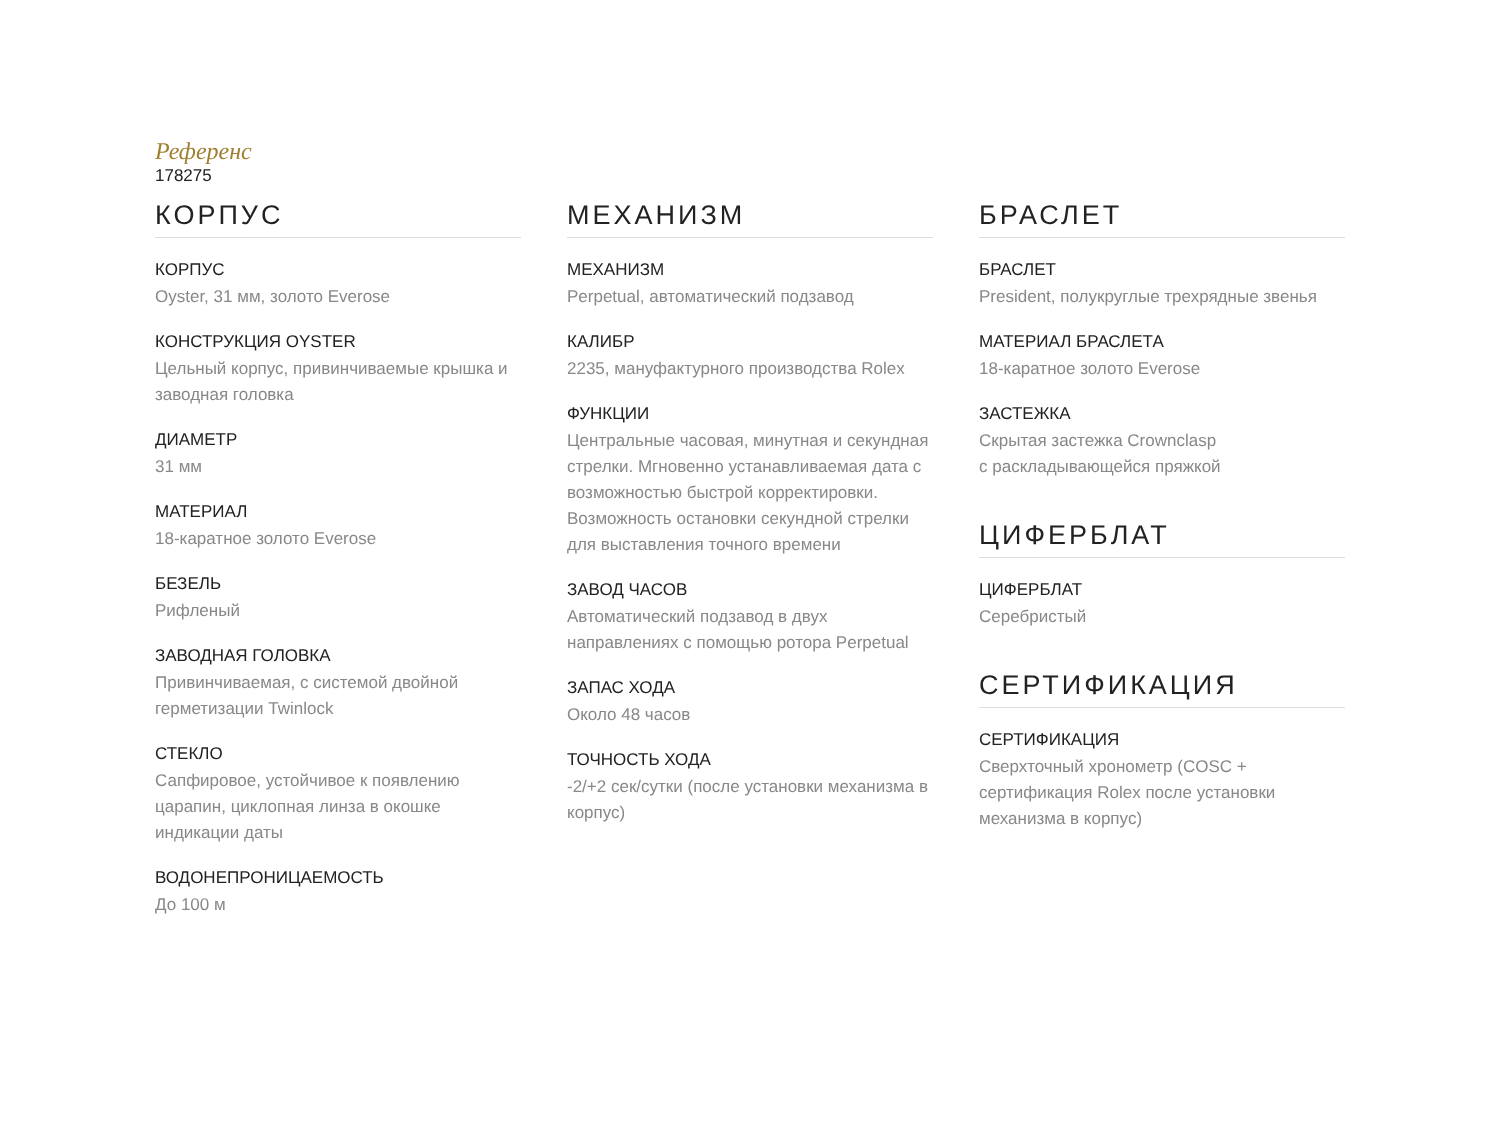Референс
178275
КОРПУС
КОРПУС
Oyster, 31 мм, золото Everose
КОНСТРУКЦИЯ OYSTER
Цельный корпус, привинчиваемые крышка и заводная головка
ДИАМЕТР
31 мм
МАТЕРИАЛ
18-каратное золото Everose
БЕЗЕЛЬ
Рифленый
ЗАВОДНАЯ ГОЛОВКА
Привинчиваемая, с системой двойной герметизации Twinlock
СТЕКЛО
Сапфировое, устойчивое к появлению царапин, циклопная линза в окошке индикации даты
ВОДОНЕПРОНИЦАЕМОСТЬ
До 100 м
МЕХАНИЗМ
МЕХАНИЗМ
Perpetual, автоматический подзавод
КАЛИБР
2235, мануфактурного производства Rolex
ФУНКЦИИ
Центральные часовая, минутная и секундная стрелки. Мгновенно устанавливаемая дата с возможностью быстрой корректировки. Возможность остановки секундной стрелки для выставления точного времени
ЗАВОД ЧАСОВ
Автоматический подзавод в двух направлениях с помощью ротора Perpetual
ЗАПАС ХОДА
Около 48 часов
ТОЧНОСТЬ ХОДА
-2/+2 сек/сутки (после установки механизма в корпус)
БРАСЛЕТ
БРАСЛЕТ
President, полукруглые трехрядные звенья
МАТЕРИАЛ БРАСЛЕТА
18-каратное золото Everose
ЗАСТЕЖКА
Скрытая застежка Crownclasp
с раскладывающейся пряжкой
ЦИФЕРБЛАТ
ЦИФЕРБЛАТ
Серебристый
СЕРТИФИКАЦИЯ
СЕРТИФИКАЦИЯ
Сверхточный хронометр (COSC + сертификация Rolex после установки механизма в корпус)